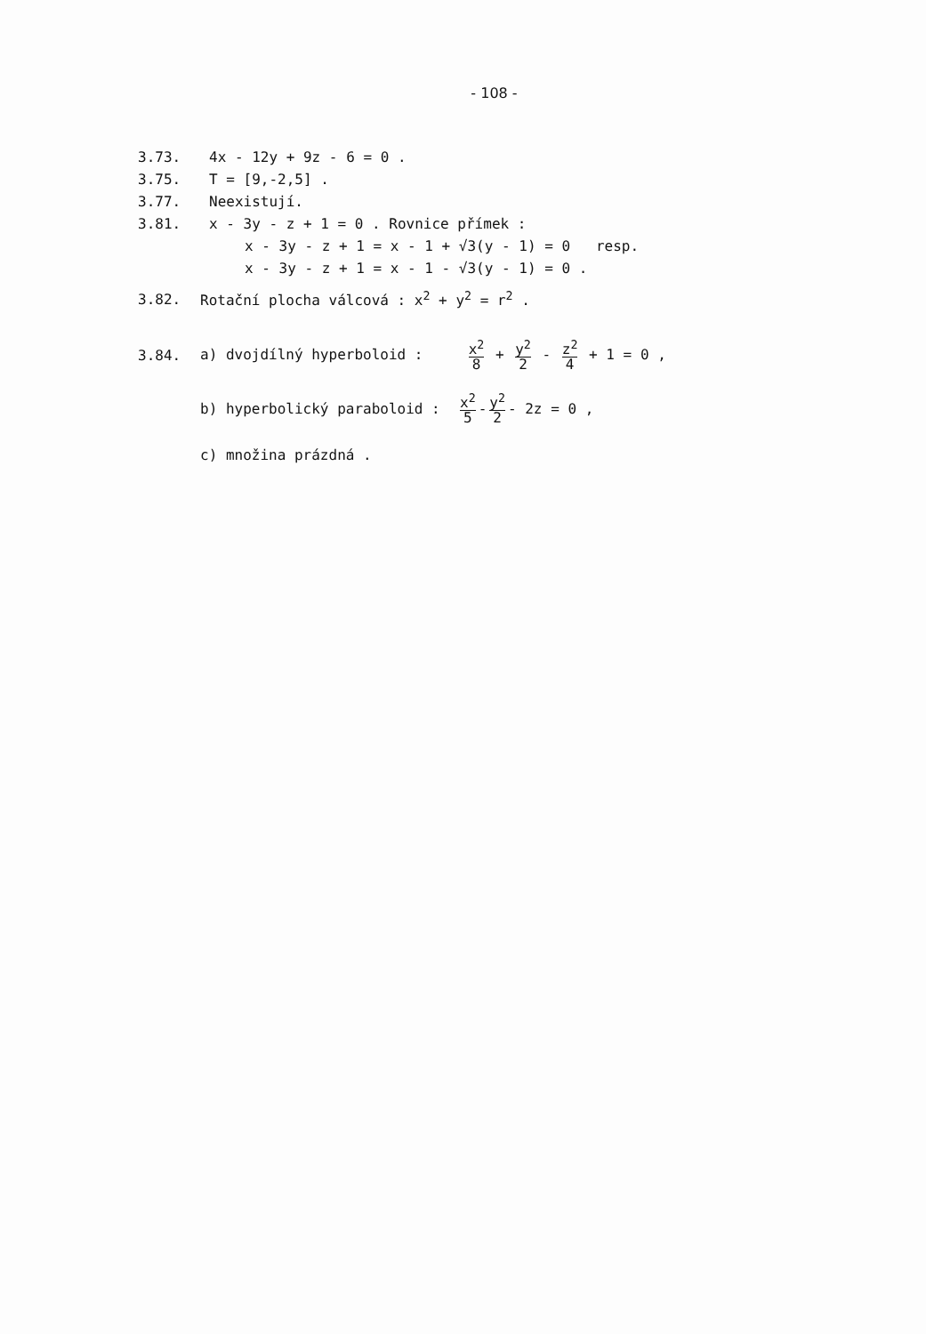- 108 -
3.73. 4x - 12y + 9z - 6 = 0 .
3.75. T = [9,-2,5] .
3.77. Neexistují.
3.81.
x - 3y - z + 1 = 0 . Rovnice přímek :
x - 3y - z + 1 = x - 1 + √3(y - 1) = 0 resp.
x - 3y - z + 1 = x - 1 - √3(y - 1) = 0 .
3.82.
Rotační plocha válcová : x<sup>2</sup> + y<sup>2</sup> = r<sup>2</sup> .
3.84.
a) dvojdílný hyperboloid : x<sup>2</sup> 8 + y<sup>2</sup> 2 - z<sup>2</sup> 4 + 1 = 0 ,
b) hyperbolický paraboloid : x<sup>2</sup> 5 - y<sup>2</sup> 2 - 2z = 0 ,
c) množina prázdná .